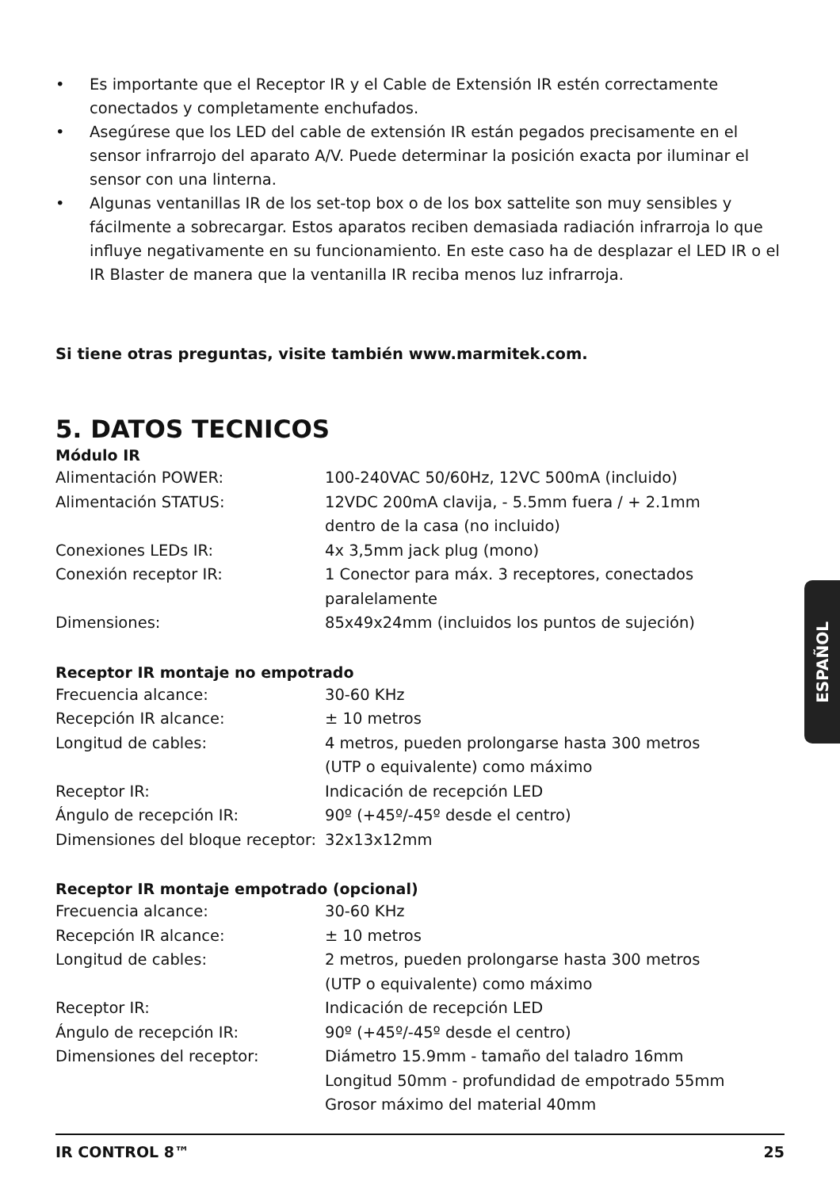• Es importante que el Receptor IR y el Cable de Extensión IR estén correctamente conectados y completamente enchufados.
• Asegúrese que los LED del cable de extensión IR están pegados precisamente en el sensor infrarrojo del aparato A/V. Puede determinar la posición exacta por iluminar el sensor con una linterna.
• Algunas ventanillas IR de los set-top box o de los box sattelite son muy sensibles y fácilmente a sobrecargar. Estos aparatos reciben demasiada radiación infrarroja lo que influye negativamente en su funcionamiento. En este caso ha de desplazar el LED IR o el IR Blaster de manera que la ventanilla IR reciba menos luz infrarroja.
Si tiene otras preguntas, visite también www.marmitek.com.
5. DATOS TECNICOS
Módulo IR
| Alimentación POWER: | 100-240VAC 50/60Hz, 12VC 500mA (incluido) |
| Alimentación STATUS: | 12VDC 200mA clavija, - 5.5mm fuera / + 2.1mm dentro de la casa (no incluido) |
| Conexiones LEDs IR: | 4x 3,5mm jack plug (mono) |
| Conexión receptor IR: | 1 Conector para máx. 3 receptores, conectados paralelamente |
| Dimensiones: | 85x49x24mm (incluidos los puntos de sujeción) |
Receptor IR montaje no empotrado
| Frecuencia alcance: | 30-60 KHz |
| Recepción IR alcance: | ± 10 metros |
| Longitud de cables: | 4 metros, pueden prolongarse hasta 300 metros (UTP o equivalente) como máximo |
| Receptor IR: | Indicación de recepción LED |
| Ángulo de recepción IR: | 90º (+45º/-45º desde el centro) |
| Dimensiones del bloque receptor: | 32x13x12mm |
Receptor IR montaje empotrado (opcional)
| Frecuencia alcance: | 30-60 KHz |
| Recepción IR alcance: | ± 10 metros |
| Longitud de cables: | 2 metros, pueden prolongarse hasta 300 metros (UTP o equivalente) como máximo |
| Receptor IR: | Indicación de recepción LED |
| Ángulo de recepción IR: | 90º (+45º/-45º desde el centro) |
| Dimensiones del receptor: | Diámetro 15.9mm - tamaño del taladro 16mm Longitud 50mm - profundidad de empotrado 55mm Grosor máximo del material 40mm |
ESPAÑOL
IR CONTROL 8™ 25